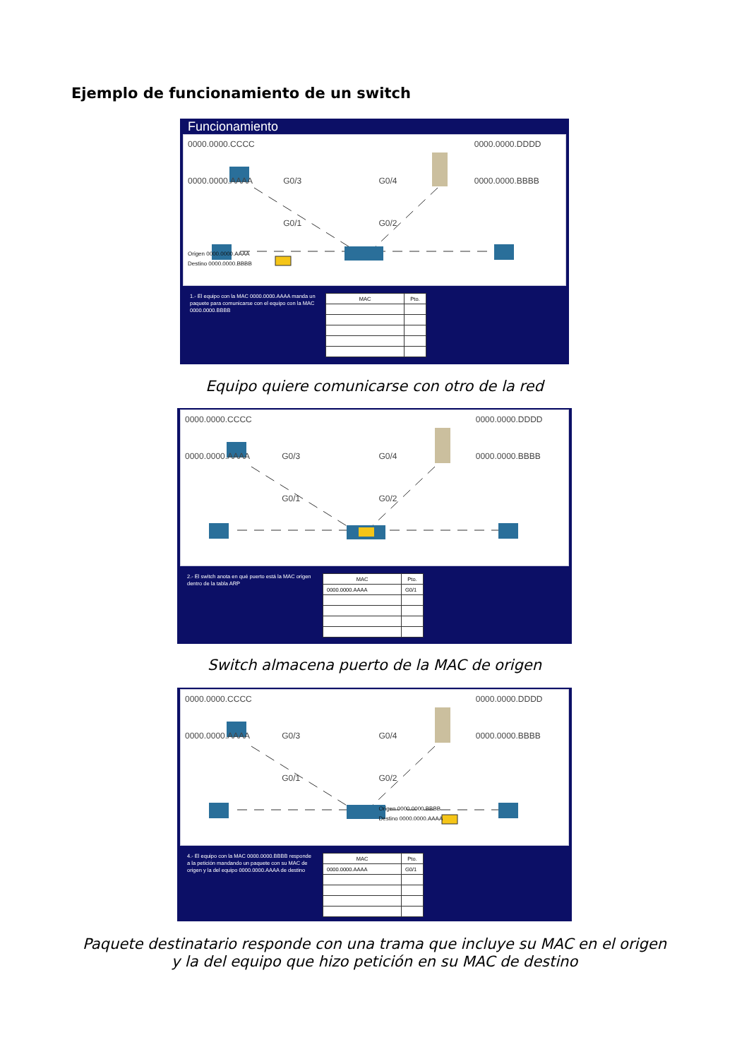Ejemplo de funcionamiento de un switch
Funcionamiento
0000.0000.CCCC
0000.0000.DDDD
0000.0000.AAAA
G0/3
G0/4
0000.0000.BBBB
G0/1
G0/2
Origen 0000.0000.AAAA
Destino 0000.0000.BBBB
1.- El equipo con la MAC 0000.0000.AAAA manda un paquete para comunicarse con el equipo con la MAC 0000.0000.BBBB
| MAC | Pto. |
| --- | --- |
Equipo quiere comunicarse con otro de la red
0000.0000.CCCC
0000.0000.DDDD
0000.0000.AAAA
G0/3
G0/4
0000.0000.BBBB
G0/1
G0/2
2.- El switch anota en qué puerto está la MAC origen dentro de la tabla ARP
| MAC | Pto. |
| --- | --- |
| 0000.0000.AAAA | G0/1 |
Switch almacena puerto de la MAC de origen
0000.0000.CCCC
0000.0000.DDDD
0000.0000.AAAA
G0/3
G0/4
0000.0000.BBBB
G0/1
G0/2
Origen 0000.0000.BBBB
Destino 0000.0000.AAAA
4.- El equipo con la MAC 0000.0000.BBBB responde a la petición mandando un paquete con su MAC de origen y la del equipo 0000.0000.AAAA de destino
| MAC | Pto. |
| --- | --- |
| 0000.0000.AAAA | G0/1 |
Paquete destinatario responde con una trama que incluye su MAC en el origen
y la del equipo que hizo petición en su MAC de destino